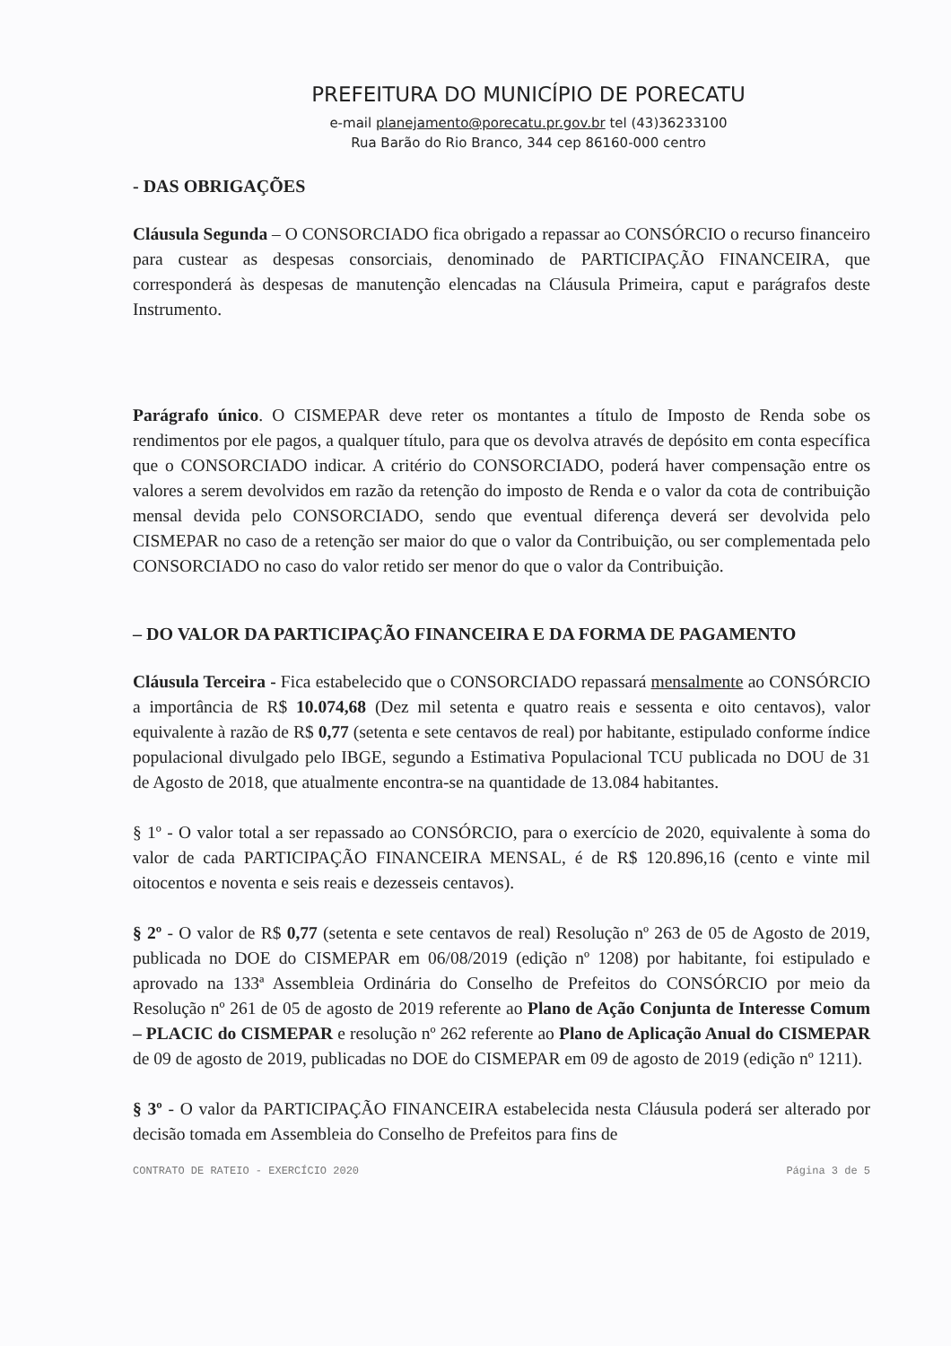PREFEITURA DO MUNICÍPIO DE PORECATU
e-mail planejamento@porecatu.pr.gov.br tel (43)36233100
Rua Barão do Rio Branco, 344 cep 86160-000 centro
- DAS OBRIGAÇÕES
Cláusula Segunda – O CONSORCIADO fica obrigado a repassar ao CONSÓRCIO o recurso financeiro para custear as despesas consorciais, denominado de PARTICIPAÇÃO FINANCEIRA, que corresponderá às despesas de manutenção elencadas na Cláusula Primeira, caput e parágrafos deste Instrumento.
Parágrafo único. O CISMEPAR deve reter os montantes a título de Imposto de Renda sobe os rendimentos por ele pagos, a qualquer título, para que os devolva através de depósito em conta específica que o CONSORCIADO indicar. A critério do CONSORCIADO, poderá haver compensação entre os valores a serem devolvidos em razão da retenção do imposto de Renda e o valor da cota de contribuição mensal devida pelo CONSORCIADO, sendo que eventual diferença deverá ser devolvida pelo CISMEPAR no caso de a retenção ser maior do que o valor da Contribuição, ou ser complementada pelo CONSORCIADO no caso do valor retido ser menor do que o valor da Contribuição.
– DO VALOR DA PARTICIPAÇÃO FINANCEIRA E DA FORMA DE PAGAMENTO
Cláusula Terceira - Fica estabelecido que o CONSORCIADO repassará mensalmente ao CONSÓRCIO a importância de R$ 10.074,68 (Dez mil setenta e quatro reais e sessenta e oito centavos), valor equivalente à razão de R$ 0,77 (setenta e sete centavos de real) por habitante, estipulado conforme índice populacional divulgado pelo IBGE, segundo a Estimativa Populacional TCU publicada no DOU de 31 de Agosto de 2018, que atualmente encontra-se na quantidade de 13.084 habitantes.
§ 1º - O valor total a ser repassado ao CONSÓRCIO, para o exercício de 2020, equivalente à soma do valor de cada PARTICIPAÇÃO FINANCEIRA MENSAL, é de R$ 120.896,16 (cento e vinte mil oitocentos e noventa e seis reais e dezesseis centavos).
§ 2º - O valor de R$ 0,77 (setenta e sete centavos de real) Resolução nº 263 de 05 de Agosto de 2019, publicada no DOE do CISMEPAR em 06/08/2019 (edição nº 1208) por habitante, foi estipulado e aprovado na 133ª Assembleia Ordinária do Conselho de Prefeitos do CONSÓRCIO por meio da Resolução nº 261 de 05 de agosto de 2019 referente ao Plano de Ação Conjunta de Interesse Comum – PLACIC do CISMEPAR e resolução nº 262 referente ao Plano de Aplicação Anual do CISMEPAR de 09 de agosto de 2019, publicadas no DOE do CISMEPAR em 09 de agosto de 2019 (edição nº 1211).
§ 3º - O valor da PARTICIPAÇÃO FINANCEIRA estabelecida nesta Cláusula poderá ser alterado por decisão tomada em Assembleia do Conselho de Prefeitos para fins de
CONTRATO DE RATEIO - EXERCÍCIO 2020 Página 3 de 5